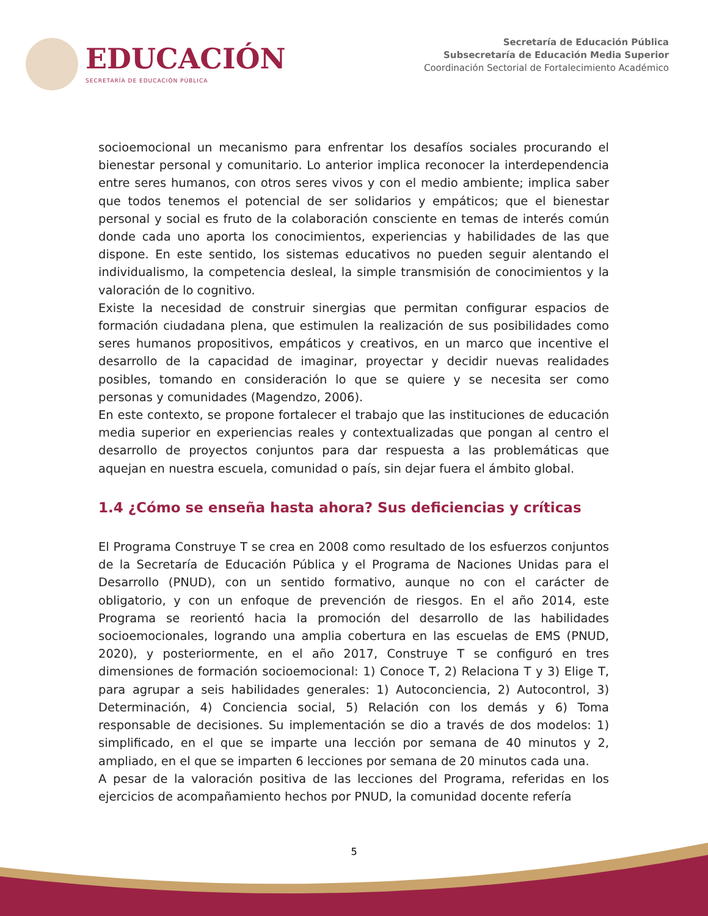EDUCACIÓN
SECRETARÍA DE EDUCACIÓN PÚBLICA
Secretaría de Educación Pública
Subsecretaría de Educación Media Superior
Coordinación Sectorial de Fortalecimiento Académico
socioemocional un mecanismo para enfrentar los desafíos sociales procurando el bienestar personal y comunitario. Lo anterior implica reconocer la interdependencia entre seres humanos, con otros seres vivos y con el medio ambiente; implica saber que todos tenemos el potencial de ser solidarios y empáticos; que el bienestar personal y social es fruto de la colaboración consciente en temas de interés común donde cada uno aporta los conocimientos, experiencias y habilidades de las que dispone. En este sentido, los sistemas educativos no pueden seguir alentando el individualismo, la competencia desleal, la simple transmisión de conocimientos y la valoración de lo cognitivo.
Existe la necesidad de construir sinergias que permitan configurar espacios de formación ciudadana plena, que estimulen la realización de sus posibilidades como seres humanos propositivos, empáticos y creativos, en un marco que incentive el desarrollo de la capacidad de imaginar, proyectar y decidir nuevas realidades posibles, tomando en consideración lo que se quiere y se necesita ser como personas y comunidades (Magendzo, 2006).
En este contexto, se propone fortalecer el trabajo que las instituciones de educación media superior en experiencias reales y contextualizadas que pongan al centro el desarrollo de proyectos conjuntos para dar respuesta a las problemáticas que aquejan en nuestra escuela, comunidad o país, sin dejar fuera el ámbito global.
1.4 ¿Cómo se enseña hasta ahora? Sus deficiencias y críticas
El Programa Construye T se crea en 2008 como resultado de los esfuerzos conjuntos de la Secretaría de Educación Pública y el Programa de Naciones Unidas para el Desarrollo (PNUD), con un sentido formativo, aunque no con el carácter de obligatorio, y con un enfoque de prevención de riesgos. En el año 2014, este Programa se reorientó hacia la promoción del desarrollo de las habilidades socioemocionales, logrando una amplia cobertura en las escuelas de EMS (PNUD, 2020), y posteriormente, en el año 2017, Construye T se configuró en tres dimensiones de formación socioemocional: 1) Conoce T, 2) Relaciona T y 3) Elige T, para agrupar a seis habilidades generales: 1) Autoconciencia, 2) Autocontrol, 3) Determinación, 4) Conciencia social, 5) Relación con los demás y 6) Toma responsable de decisiones. Su implementación se dio a través de dos modelos: 1) simplificado, en el que se imparte una lección por semana de 40 minutos y 2, ampliado, en el que se imparten 6 lecciones por semana de 20 minutos cada una.
A pesar de la valoración positiva de las lecciones del Programa, referidas en los ejercicios de acompañamiento hechos por PNUD, la comunidad docente refería
5